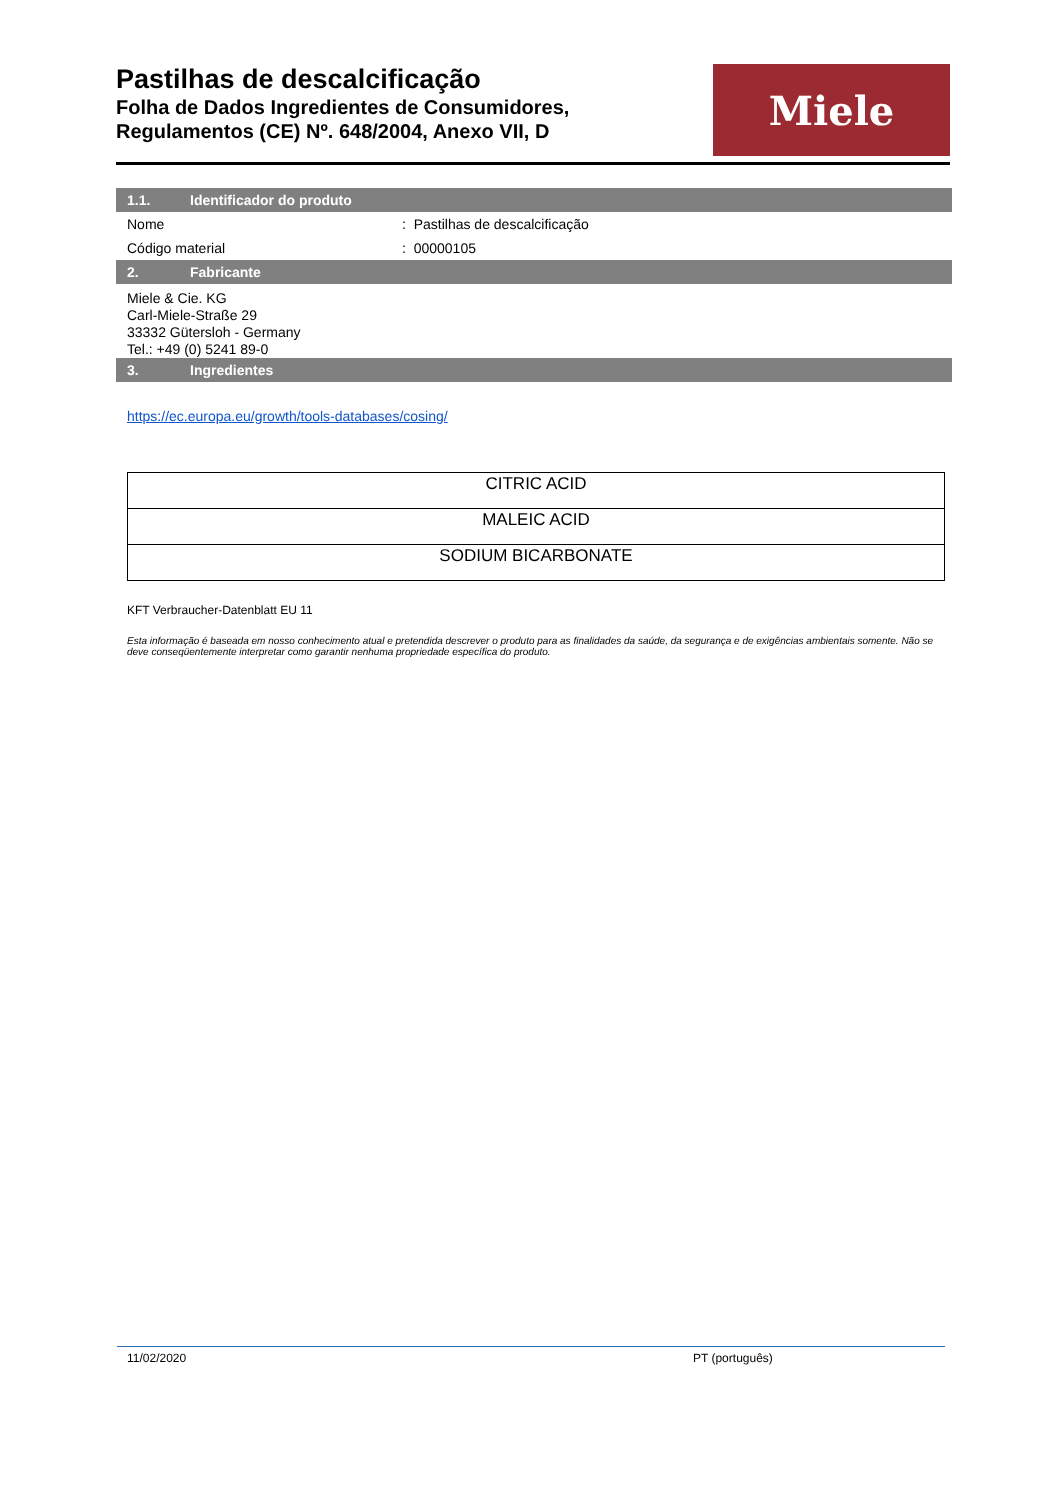Pastilhas de descalcificação
Folha de Dados Ingredientes de Consumidores,
Regulamentos (CE) Nº. 648/2004, Anexo VII, D
Miele
1.1. Identificador do produto
Nome : Pastilhas de descalcificação
Código material : 00000105
2. Fabricante
Miele & Cie. KG
Carl-Miele-Straße 29
33332 Gütersloh - Germany
Tel.: +49 (0) 5241 89-0
3. Ingredientes
https://ec.europa.eu/growth/tools-databases/cosing/
| CITRIC ACID |
| MALEIC ACID |
| SODIUM BICARBONATE |
KFT Verbraucher-Datenblatt EU 11
Esta informação é baseada em nosso conhecimento atual e pretendida descrever o produto para as finalidades da saúde, da segurança e de exigências ambientais somente. Não se deve conseqüentemente interpretar como garantir nenhuma propriedade específica do produto.
11/02/2020 PT (português)